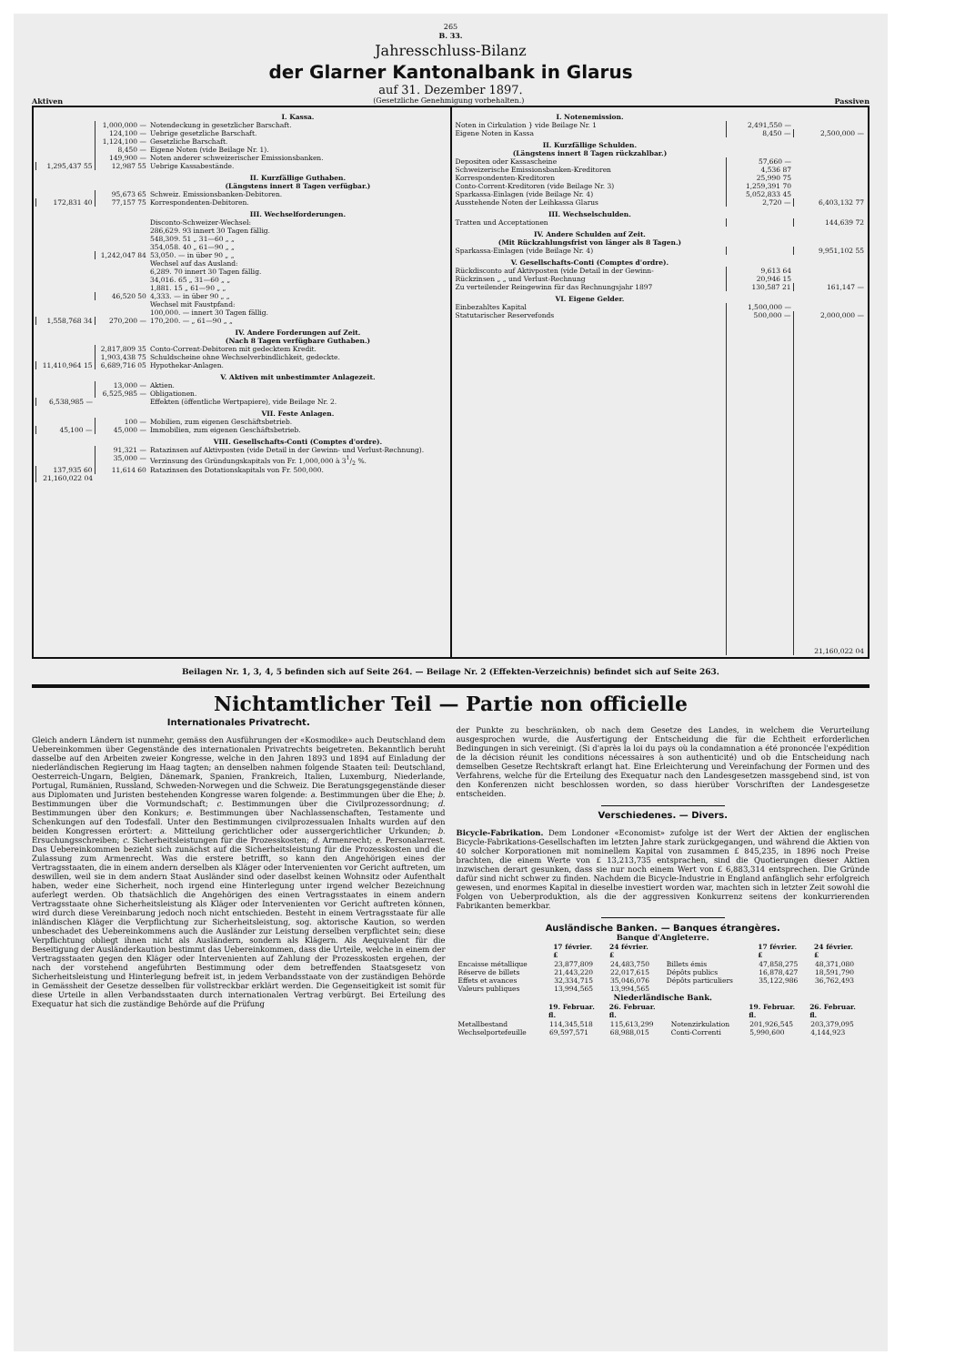265
B. 33.
Jahresschluss-Bilanz
der Glarner Kantonalbank in Glarus
auf 31. Dezember 1897.
Aktiven (Gesetzliche Genehmigung vorbehalten.) Passiven
| | | I. Kassa. |
| | 1,000,000 — | Notendeckung in gesetzlicher Barschaft. |
| | 124,100 — | Uebrige gesetzliche Barschaft. |
| | 1,124,100 — | Gesetzliche Barschaft. |
| | 8,450 — | Eigene Noten (vide Beilage Nr. 1). |
| | 149,900 — | Noten anderer schweizerischer Emissionsbanken. |
| 1,295,437 55 | 12,987 55 | Uebrige Kassabestände. |
| | | II. Kurzfällige Guthaben. (Längstens innert 8 Tagen verfügbar.) |
| | 95,673 65 | Schweiz. Emissionsbanken-Debitoren. |
| 172,831 40 | 77,157 75 | Korrespondenten-Debitoren. |
| | | III. Wechselforderungen. |
| | | Disconto-Schweizer-Wechsel: 286,629. 93 innert 30 Tagen fällig. 548,309. 51 „ 31—60 „ „ 354,058. 40 „ 61—90 „ „ |
| | 1,242,047 84 | 53,050. — in über 90 „ „ |
| | | Wechsel auf das Ausland: 6,289. 70 innert 30 Tagen fällig. 34,016. 65 „ 31—60 „ „ 1,881. 15 „ 61—90 „ „ |
| | 46,520 50 | 4,333. — in über 90 „ „ |
| | | Wechsel mit Faustpfand: 100,000. — innert 30 Tagen fällig. |
| 1,558,768 34 | 270,200 — | 170,200. — „ 61—90 „ „ |
| | | IV. Andere Forderungen auf Zeit. (Nach 8 Tagen verfügbare Guthaben.) |
| | 2,817,809 35 | Conto-Corrent-Debitoren mit gedecktem Kredit. |
| | 1,903,438 75 | Schuldscheine ohne Wechselverbindlichkeit, gedeckte. |
| 11,410,964 15 | 6,689,716 05 | Hypothekar-Anlagen. |
| | | V. Aktiven mit unbestimmter Anlagezeit. |
| | 13,000 — | Aktien. |
| | 6,525,985 — | Obligationen. |
| 6,538,985 — | | Effekten (öffentliche Wertpapiere), vide Beilage Nr. 2. |
| | | VII. Feste Anlagen. |
| | 100 — | Mobilien, zum eigenen Geschäftsbetrieb. |
| 45,100 — | 45,000 — | Immobilien, zum eigenen Geschäftsbetrieb. |
| | | VIII. Gesellschafts-Conti (Comptes d'ordre). |
| | 91,321 — | Ratazinsen auf Aktivposten (vide Detail in der Gewinn- und Verlust-Rechnung). |
| | 35,000 — | Verzinsung des Gründungskapitals von Fr. 1,000,000 à 31/2 %. |
| 137,935 60 | 11,614 60 | Ratazinsen des Dotationskapitals von Fr. 500,000. |
| 21,160,022 04 | | |
| I. Notenemission. | | |
| Noten in Cirkulation } vide Beilage Nr. 1 | 2,491,550 — | |
| Eigene Noten in Kassa | 8,450 — | 2,500,000 — |
| II. Kurzfällige Schulden. (Längstens innert 8 Tagen rückzahlbar.) | | |
| Depositen oder Kassascheine | 57,660 — | |
| Schweizerische Emissionsbanken-Kreditoren | 4,536 87 | |
| Korrespondenten-Kreditoren | 25,990 75 | |
| Conto-Corrent-Kreditoren (vide Beilage Nr. 3) | 1,259,391 70 | |
| Sparkassa-Einlagen (vide Beilage Nr. 4) | 5,052,833 45 | |
| Ausstehende Noten der Leihkassa Glarus | 2,720 — | 6,403,132 77 |
| III. Wechselschulden. | | |
| Tratten und Acceptationen | | 144,639 72 |
| IV. Andere Schulden auf Zeit. (Mit Rückzahlungsfrist von länger als 8 Tagen.) | | |
| Sparkassa-Einlagen (vide Beilage Nr. 4) | | 9,951,102 55 |
| V. Gesellschafts-Conti (Comptes d'ordre). | | |
| Rückdisconto auf Aktivposten (vide Detail in der Gewinn- | 9,613 64 | |
| Rückzinsen „ „ und Verlust-Rechnung | 20,946 15 | |
| Zu verteilender Reingewinn für das Rechnungsjahr 1897 | 130,587 21 | 161,147 — |
| VI. Eigene Gelder. | | |
| Einbezahltes Kapital | 1,500,000 — | |
| Statutarischer Reservefonds | 500,000 — | 2,000,000 — |
| | | 21,160,022 04 |
Beilagen Nr. 1, 3, 4, 5 befinden sich auf Seite 264. — Beilage Nr. 2 (Effekten-Verzeichnis) befindet sich auf Seite 263.
Nichtamtlicher Teil — Partie non officielle
Internationales Privatrecht.
Gleich andern Ländern ist nunmehr, gemäss den Ausführungen der «Kosmodike» auch Deutschland dem Uebereinkommen über Gegenstände des internationalen Privatrechts beigetreten. Bekanntlich beruht dasselbe auf den Arbeiten zweier Kongresse, welche in den Jahren 1893 und 1894 auf Einladung der niederländischen Regierung im Haag tagten; an denselben nahmen folgende Staaten teil: Deutschland, Oesterreich-Ungarn, Belgien, Dänemark, Spanien, Frankreich, Italien, Luxemburg, Niederlande, Portugal, Rumänien, Russland, Schweden-Norwegen und die Schweiz. Die Beratungsgegenstände dieser aus Diplomaten und Juristen bestehenden Kongresse waren folgende: a. Bestimmungen über die Ehe; b. Bestimmungen über die Vormundschaft; c. Bestimmungen über die Civilprozessordnung; d. Bestimmungen über den Konkurs; e. Bestimmungen über Nachlassenschaften, Testamente und Schenkungen auf den Todesfall. Unter den Bestimmungen civilprozessualen Inhalts wurden auf den beiden Kongressen erörtert: a. Mitteilung gerichtlicher oder aussergerichtlicher Urkunden; b. Ersuchungsschreiben; c. Sicherheitsleistungen für die Prozesskosten; d. Armenrecht; e. Personalarrest. Das Uebereinkommen bezieht sich zunächst auf die Sicherheitsleistung für die Prozesskosten und die Zulassung zum Armenrecht. Was die erstere betrifft, so kann den Angehörigen eines der Vertragsstaaten, die in einem andern derselben als Kläger oder Intervenienten vor Gericht auftreten, um deswillen, weil sie in dem andern Staat Ausländer sind oder daselbst keinen Wohnsitz oder Aufenthalt haben, weder eine Sicherheit, noch irgend eine Hinterlegung unter irgend welcher Bezeichnung auferlegt werden. Ob thatsächlich die Angehörigen des einen Vertragsstaates in einem andern Vertragsstaate ohne Sicherheitsleistung als Kläger oder Intervenienten vor Gericht auftreten können, wird durch diese Vereinbarung jedoch noch nicht entschieden. Besteht in einem Vertragsstaate für alle inländischen Kläger die Verpflichtung zur Sicherheitsleistung, sog. aktorische Kaution, so werden unbeschadet des Uebereinkommens auch die Ausländer zur Leistung derselben verpflichtet sein; diese Verpflichtung obliegt ihnen nicht als Ausländern, sondern als Klägern. Als Aequivalent für die Beseitigung der Ausländerkaution bestimmt das Uebereinkommen, dass die Urteile, welche in einem der Vertragsstaaten gegen den Kläger oder Intervenienten auf Zahlung der Prozesskosten ergehen, der nach der vorstehend angeführten Bestimmung oder dem betreffenden Staatsgesetz von Sicherheitsleistung und Hinterlegung befreit ist, in jedem Verbandsstaate von der zuständigen Behörde in Gemässheit der Gesetze desselben für vollstreckbar erklärt werden. Die Gegenseitigkeit ist somit für diese Urteile in allen Verbandsstaaten durch internationalen Vertrag verbürgt. Bei Erteilung des Exequatur hat sich die zuständige Behörde auf die Prüfung
der Punkte zu beschränken, ob nach dem Gesetze des Landes, in welchem die Verurteilung ausgesprochen wurde, die Ausfertigung der Entscheidung die für die Echtheit erforderlichen Bedingungen in sich vereinigt. (Si d'après la loi du pays où la condamnation a été prononcée l'expédition de la décision réunit les conditions nécessaires à son authenticité) und ob die Entscheidung nach demselben Gesetze Rechtskraft erlangt hat. Eine Erleichterung und Vereinfachung der Formen und des Verfahrens, welche für die Erteilung des Exequatur nach den Landesgesetzen massgebend sind, ist von den Konferenzen nicht beschlossen worden, so dass hierüber Vorschriften der Landesgesetze entscheiden.
Verschiedenes. — Divers.
Bicycle-Fabrikation. Dem Londoner «Economist» zufolge ist der Wert der Aktien der englischen Bicycle-Fabrikations-Gesellschaften im letzten Jahre stark zurückgegangen, und während die Aktien von 40 solcher Korporationen mit nominellem Kapital von zusammen £ 845,235, in 1896 noch Preise brachten, die einem Werte von £ 13,213,735 entsprachen, sind die Quotierungen dieser Aktien inzwischen derart gesunken, dass sie nur noch einem Wert von £ 6,883,314 entsprechen. Die Gründe dafür sind nicht schwer zu finden. Nachdem die Bicycle-Industrie in England anfänglich sehr erfolgreich gewesen, und enormes Kapital in dieselbe investiert worden war, machten sich in letzter Zeit sowohl die Folgen von Ueberproduktion, als die der aggressiven Konkurrenz seitens der konkurrierenden Fabrikanten bemerkbar.
Ausländische Banken. — Banques étrangères.
Banque d'Angleterre.
| | 17 février. £ | 24 février. £ | | 17 février. £ | 24 février. £ |
| --- | --- | --- | --- | --- | --- |
| Encaisse métallique | 23,877,809 | 24,483,750 | Billets émis | 47,858,275 | 48,371,080 |
| Réserve de billets | 21,443,220 | 22,017,615 | Dépôts publics | 16,878,427 | 18,591,790 |
| Effets et avances | 32,334,715 | 35,046,076 | Dépôts particuliers | 35,122,986 | 36,762,493 |
| Valeurs publiques | 13,994,565 | 13,994,565 | | | |
Niederländische Bank.
| | 19. Februar. fl. | 26. Februar. fl. | | 19. Februar. fl. | 26. Februar. fl. |
| --- | --- | --- | --- | --- | --- |
| Metallbestand | 114,345,518 | 115,613,299 | Notenzirkulation | 201,926,545 | 203,379,095 |
| Wechselportefeuille | 69,597,571 | 68,988,015 | Conti-Correnti | 5,990,600 | 4,144,923 |